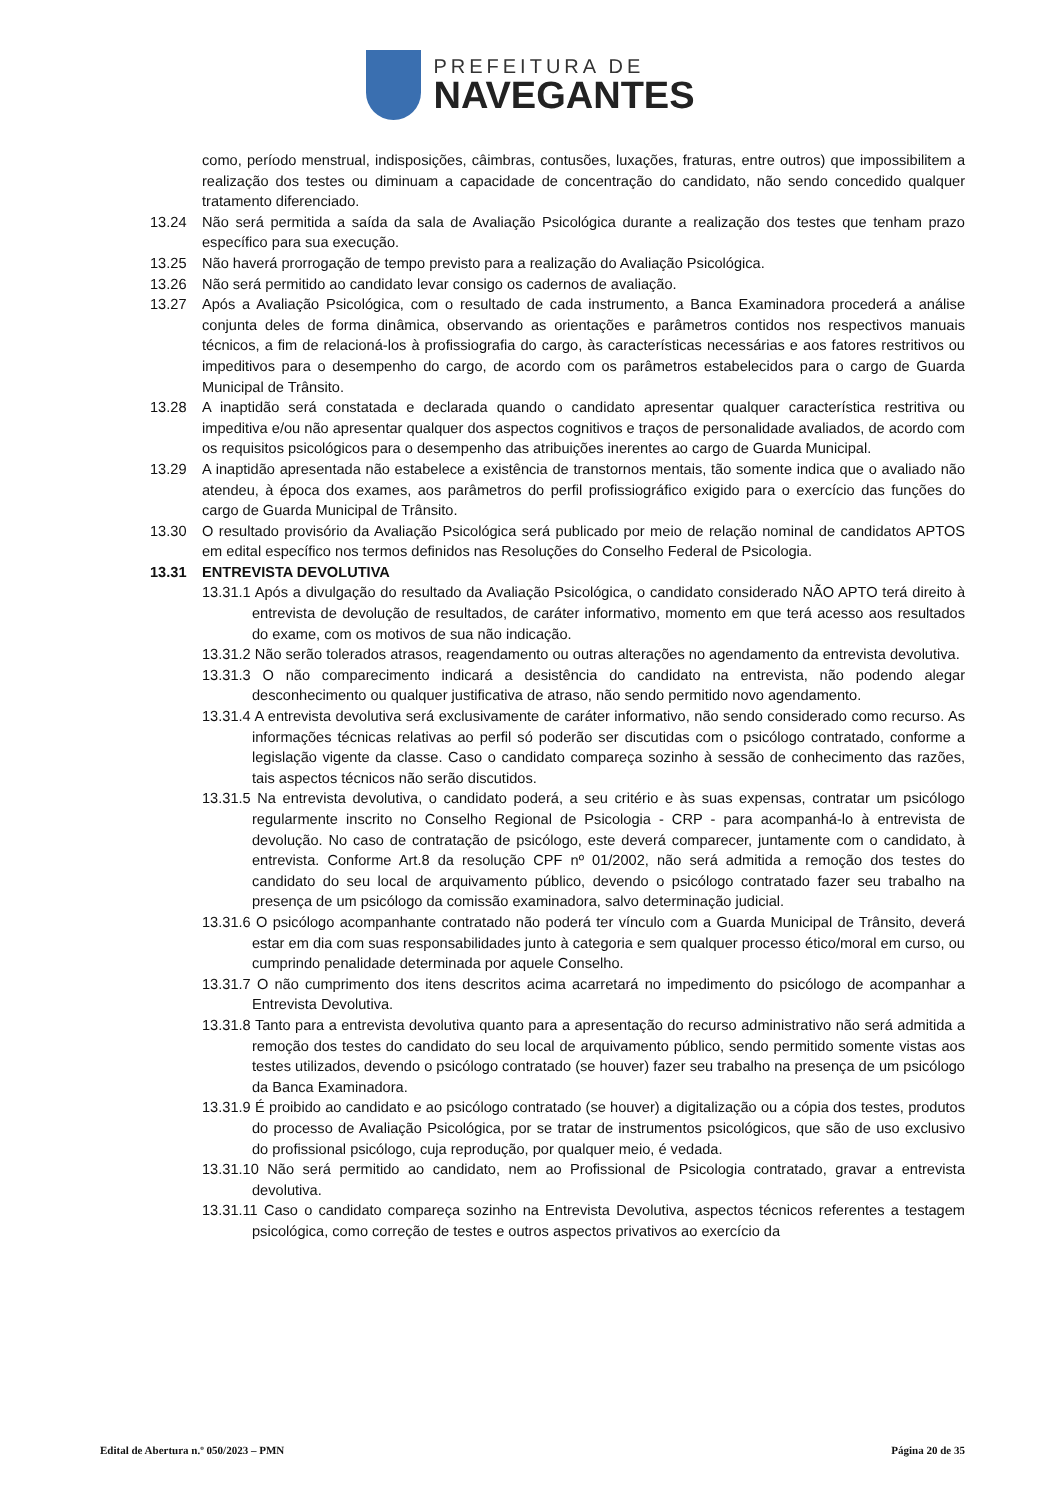PREFEITURA DE
NAVEGANTES
como, período menstrual, indisposições, câimbras, contusões, luxações, fraturas, entre outros) que impossibilitem a realização dos testes ou diminuam a capacidade de concentração do candidato, não sendo concedido qualquer tratamento diferenciado.
13.24 Não será permitida a saída da sala de Avaliação Psicológica durante a realização dos testes que tenham prazo específico para sua execução.
13.25 Não haverá prorrogação de tempo previsto para a realização do Avaliação Psicológica.
13.26 Não será permitido ao candidato levar consigo os cadernos de avaliação.
13.27 Após a Avaliação Psicológica, com o resultado de cada instrumento, a Banca Examinadora procederá a análise conjunta deles de forma dinâmica, observando as orientações e parâmetros contidos nos respectivos manuais técnicos, a fim de relacioná-los à profissiografia do cargo, às características necessárias e aos fatores restritivos ou impeditivos para o desempenho do cargo, de acordo com os parâmetros estabelecidos para o cargo de Guarda Municipal de Trânsito.
13.28 A inaptidão será constatada e declarada quando o candidato apresentar qualquer característica restritiva ou impeditiva e/ou não apresentar qualquer dos aspectos cognitivos e traços de personalidade avaliados, de acordo com os requisitos psicológicos para o desempenho das atribuições inerentes ao cargo de Guarda Municipal.
13.29 A inaptidão apresentada não estabelece a existência de transtornos mentais, tão somente indica que o avaliado não atendeu, à época dos exames, aos parâmetros do perfil profissiográfico exigido para o exercício das funções do cargo de Guarda Municipal de Trânsito.
13.30 O resultado provisório da Avaliação Psicológica será publicado por meio de relação nominal de candidatos APTOS em edital específico nos termos definidos nas Resoluções do Conselho Federal de Psicologia.
13.31 ENTREVISTA DEVOLUTIVA
13.31.1 Após a divulgação do resultado da Avaliação Psicológica, o candidato considerado NÃO APTO terá direito à entrevista de devolução de resultados, de caráter informativo, momento em que terá acesso aos resultados do exame, com os motivos de sua não indicação.
13.31.2 Não serão tolerados atrasos, reagendamento ou outras alterações no agendamento da entrevista devolutiva.
13.31.3 O não comparecimento indicará a desistência do candidato na entrevista, não podendo alegar desconhecimento ou qualquer justificativa de atraso, não sendo permitido novo agendamento.
13.31.4 A entrevista devolutiva será exclusivamente de caráter informativo, não sendo considerado como recurso. As informações técnicas relativas ao perfil só poderão ser discutidas com o psicólogo contratado, conforme a legislação vigente da classe. Caso o candidato compareça sozinho à sessão de conhecimento das razões, tais aspectos técnicos não serão discutidos.
13.31.5 Na entrevista devolutiva, o candidato poderá, a seu critério e às suas expensas, contratar um psicólogo regularmente inscrito no Conselho Regional de Psicologia - CRP - para acompanhá-lo à entrevista de devolução. No caso de contratação de psicólogo, este deverá comparecer, juntamente com o candidato, à entrevista. Conforme Art.8 da resolução CPF nº 01/2002, não será admitida a remoção dos testes do candidato do seu local de arquivamento público, devendo o psicólogo contratado fazer seu trabalho na presença de um psicólogo da comissão examinadora, salvo determinação judicial.
13.31.6 O psicólogo acompanhante contratado não poderá ter vínculo com a Guarda Municipal de Trânsito, deverá estar em dia com suas responsabilidades junto à categoria e sem qualquer processo ético/moral em curso, ou cumprindo penalidade determinada por aquele Conselho.
13.31.7 O não cumprimento dos itens descritos acima acarretará no impedimento do psicólogo de acompanhar a Entrevista Devolutiva.
13.31.8 Tanto para a entrevista devolutiva quanto para a apresentação do recurso administrativo não será admitida a remoção dos testes do candidato do seu local de arquivamento público, sendo permitido somente vistas aos testes utilizados, devendo o psicólogo contratado (se houver) fazer seu trabalho na presença de um psicólogo da Banca Examinadora.
13.31.9 É proibido ao candidato e ao psicólogo contratado (se houver) a digitalização ou a cópia dos testes, produtos do processo de Avaliação Psicológica, por se tratar de instrumentos psicológicos, que são de uso exclusivo do profissional psicólogo, cuja reprodução, por qualquer meio, é vedada.
13.31.10 Não será permitido ao candidato, nem ao Profissional de Psicologia contratado, gravar a entrevista devolutiva.
13.31.11 Caso o candidato compareça sozinho na Entrevista Devolutiva, aspectos técnicos referentes a testagem psicológica, como correção de testes e outros aspectos privativos ao exercício da
Edital de Abertura n.º 050/2023 – PMN Página 20 de 35